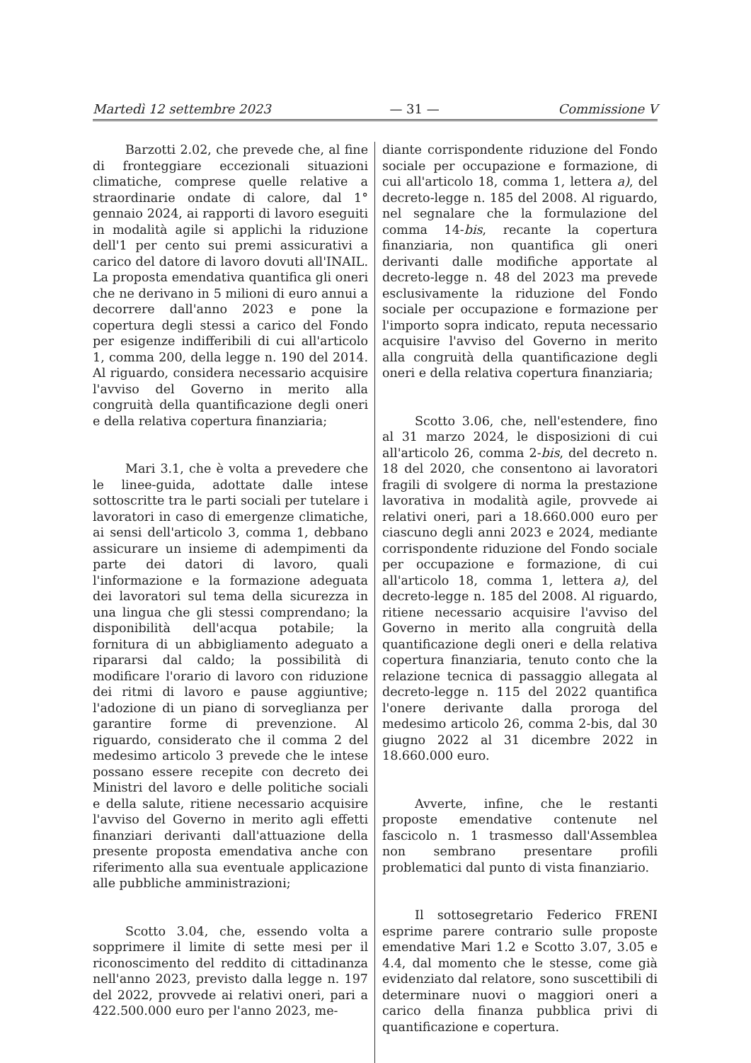Martedì 12 settembre 2023 — 31 — Commissione V
Barzotti 2.02, che prevede che, al fine di fronteggiare eccezionali situazioni climatiche, comprese quelle relative a straordinarie ondate di calore, dal 1° gennaio 2024, ai rapporti di lavoro eseguiti in modalità agile si applichi la riduzione dell'1 per cento sui premi assicurativi a carico del datore di lavoro dovuti all'INAIL. La proposta emendativa quantifica gli oneri che ne derivano in 5 milioni di euro annui a decorrere dall'anno 2023 e pone la copertura degli stessi a carico del Fondo per esigenze indifferibili di cui all'articolo 1, comma 200, della legge n. 190 del 2014. Al riguardo, considera necessario acquisire l'avviso del Governo in merito alla congruità della quantificazione degli oneri e della relativa copertura finanziaria;
Mari 3.1, che è volta a prevedere che le linee-guida, adottate dalle intese sottoscritte tra le parti sociali per tutelare i lavoratori in caso di emergenze climatiche, ai sensi dell'articolo 3, comma 1, debbano assicurare un insieme di adempimenti da parte dei datori di lavoro, quali l'informazione e la formazione adeguata dei lavoratori sul tema della sicurezza in una lingua che gli stessi comprendano; la disponibilità dell'acqua potabile; la fornitura di un abbigliamento adeguato a ripararsi dal caldo; la possibilità di modificare l'orario di lavoro con riduzione dei ritmi di lavoro e pause aggiuntive; l'adozione di un piano di sorveglianza per garantire forme di prevenzione. Al riguardo, considerato che il comma 2 del medesimo articolo 3 prevede che le intese possano essere recepite con decreto dei Ministri del lavoro e delle politiche sociali e della salute, ritiene necessario acquisire l'avviso del Governo in merito agli effetti finanziari derivanti dall'attuazione della presente proposta emendativa anche con riferimento alla sua eventuale applicazione alle pubbliche amministrazioni;
Scotto 3.04, che, essendo volta a sopprimere il limite di sette mesi per il riconoscimento del reddito di cittadinanza nell'anno 2023, previsto dalla legge n. 197 del 2022, provvede ai relativi oneri, pari a 422.500.000 euro per l'anno 2023, me-
diante corrispondente riduzione del Fondo sociale per occupazione e formazione, di cui all'articolo 18, comma 1, lettera a), del decreto-legge n. 185 del 2008. Al riguardo, nel segnalare che la formulazione del comma 14-bis, recante la copertura finanziaria, non quantifica gli oneri derivanti dalle modifiche apportate al decreto-legge n. 48 del 2023 ma prevede esclusivamente la riduzione del Fondo sociale per occupazione e formazione per l'importo sopra indicato, reputa necessario acquisire l'avviso del Governo in merito alla congruità della quantificazione degli oneri e della relativa copertura finanziaria;
Scotto 3.06, che, nell'estendere, fino al 31 marzo 2024, le disposizioni di cui all'articolo 26, comma 2-bis, del decreto n. 18 del 2020, che consentono ai lavoratori fragili di svolgere di norma la prestazione lavorativa in modalità agile, provvede ai relativi oneri, pari a 18.660.000 euro per ciascuno degli anni 2023 e 2024, mediante corrispondente riduzione del Fondo sociale per occupazione e formazione, di cui all'articolo 18, comma 1, lettera a), del decreto-legge n. 185 del 2008. Al riguardo, ritiene necessario acquisire l'avviso del Governo in merito alla congruità della quantificazione degli oneri e della relativa copertura finanziaria, tenuto conto che la relazione tecnica di passaggio allegata al decreto-legge n. 115 del 2022 quantifica l'onere derivante dalla proroga del medesimo articolo 26, comma 2-bis, dal 30 giugno 2022 al 31 dicembre 2022 in 18.660.000 euro.
Avverte, infine, che le restanti proposte emendative contenute nel fascicolo n. 1 trasmesso dall'Assemblea non sembrano presentare profili problematici dal punto di vista finanziario.
Il sottosegretario Federico FRENI esprime parere contrario sulle proposte emendative Mari 1.2 e Scotto 3.07, 3.05 e 4.4, dal momento che le stesse, come già evidenziato dal relatore, sono suscettibili di determinare nuovi o maggiori oneri a carico della finanza pubblica privi di quantificazione e copertura.